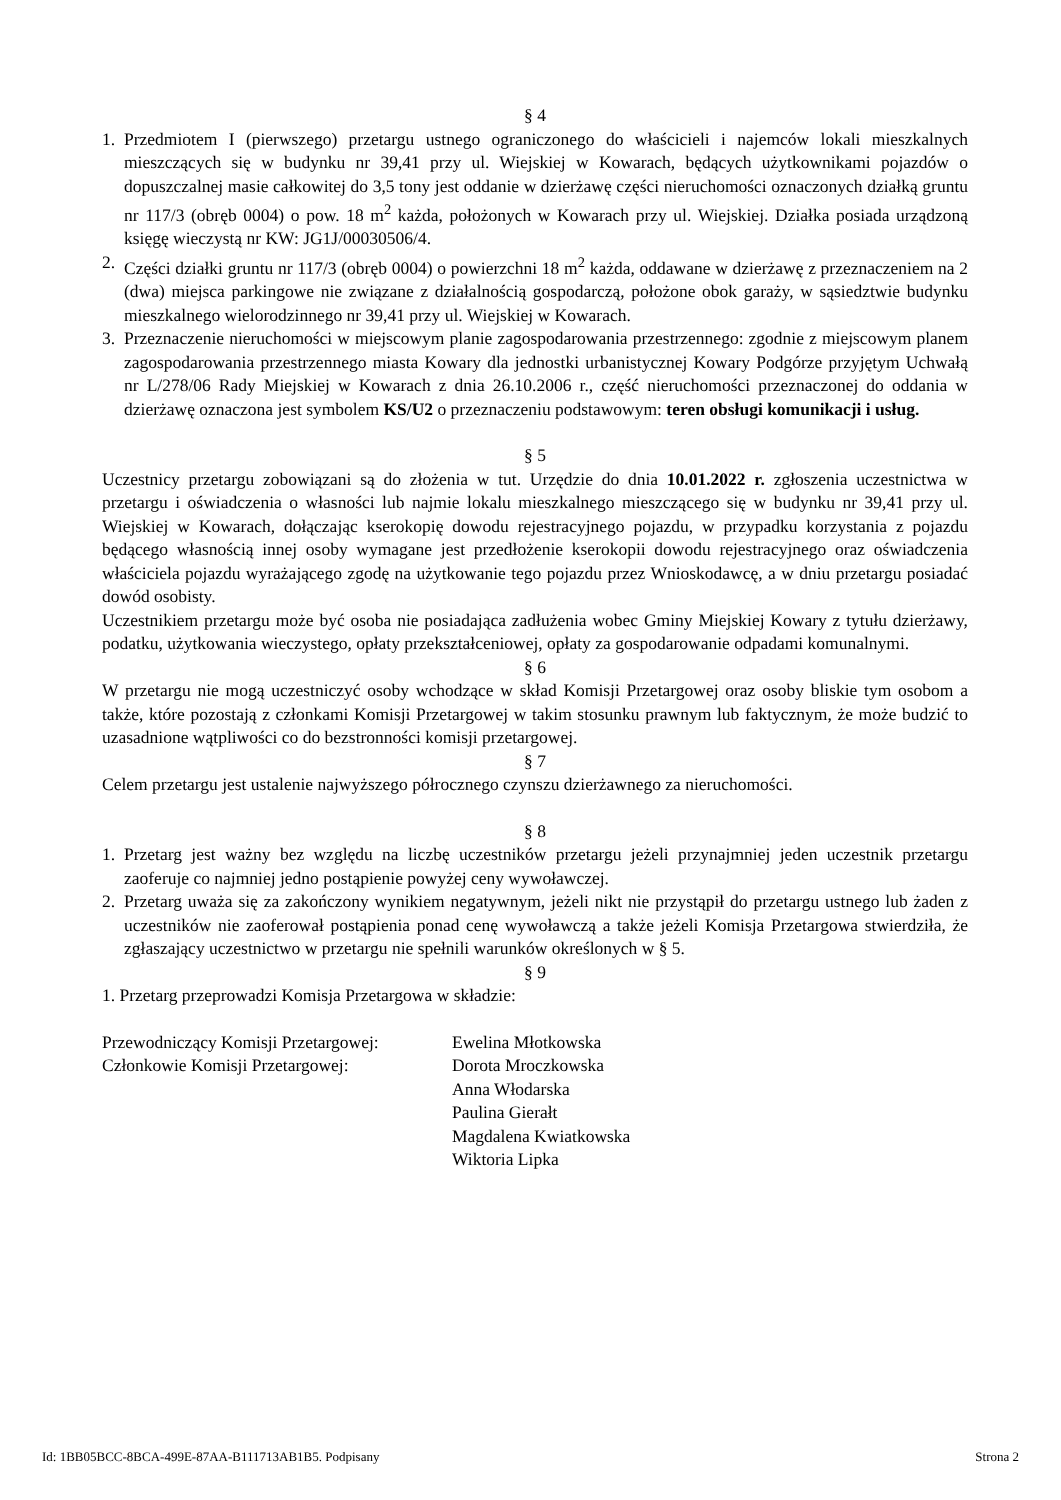§ 4
1. Przedmiotem I (pierwszego) przetargu ustnego ograniczonego do właścicieli i najemców lokali mieszkalnych mieszczących się w budynku nr 39,41 przy ul. Wiejskiej w Kowarach, będących użytkownikami pojazdów o dopuszczalnej masie całkowitej do 3,5 tony jest oddanie w dzierżawę części nieruchomości oznaczonych działką gruntu nr 117/3 (obręb 0004) o pow. 18 m<sup>2</sup> każda, położonych w Kowarach przy ul. Wiejskiej. Działka posiada urządzoną księgę wieczystą nr KW: JG1J/00030506/4.
2. Części działki gruntu nr 117/3 (obręb 0004) o powierzchni 18 m<sup>2</sup> każda, oddawane w dzierżawę z przeznaczeniem na 2 (dwa) miejsca parkingowe nie związane z działalnością gospodarczą, położone obok garaży, w sąsiedztwie budynku mieszkalnego wielorodzinnego nr 39,41 przy ul. Wiejskiej w Kowarach.
3. Przeznaczenie nieruchomości w miejscowym planie zagospodarowania przestrzennego: zgodnie z miejscowym planem zagospodarowania przestrzennego miasta Kowary dla jednostki urbanistycznej Kowary Podgórze przyjętym Uchwałą nr L/278/06 Rady Miejskiej w Kowarach z dnia 26.10.2006 r., część nieruchomości przeznaczonej do oddania w dzierżawę oznaczona jest symbolem KS/U2 o przeznaczeniu podstawowym: teren obsługi komunikacji i usług.
§ 5
Uczestnicy przetargu zobowiązani są do złożenia w tut. Urzędzie do dnia 10.01.2022 r. zgłoszenia uczestnictwa w przetargu i oświadczenia o własności lub najmie lokalu mieszkalnego mieszczącego się w budynku nr 39,41 przy ul. Wiejskiej w Kowarach, dołączając kserokopię dowodu rejestracyjnego pojazdu, w przypadku korzystania z pojazdu będącego własnością innej osoby wymagane jest przedłożenie kserokopii dowodu rejestracyjnego oraz oświadczenia właściciela pojazdu wyrażającego zgodę na użytkowanie tego pojazdu przez Wnioskodawcę, a w dniu przetargu posiadać dowód osobisty.
Uczestnikiem przetargu może być osoba nie posiadająca zadłużenia wobec Gminy Miejskiej Kowary z tytułu dzierżawy, podatku, użytkowania wieczystego, opłaty przekształceniowej, opłaty za gospodarowanie odpadami komunalnymi.
§ 6
W przetargu nie mogą uczestniczyć osoby wchodzące w skład Komisji Przetargowej oraz osoby bliskie tym osobom a także, które pozostają z członkami Komisji Przetargowej w takim stosunku prawnym lub faktycznym, że może budzić to uzasadnione wątpliwości co do bezstronności komisji przetargowej.
§ 7
Celem przetargu jest ustalenie najwyższego półrocznego czynszu dzierżawnego za nieruchomości.
§ 8
1. Przetarg jest ważny bez względu na liczbę uczestników przetargu jeżeli przynajmniej jeden uczestnik przetargu zaoferuje co najmniej jedno postąpienie powyżej ceny wywoławczej.
2. Przetarg uważa się za zakończony wynikiem negatywnym, jeżeli nikt nie przystąpił do przetargu ustnego lub żaden z uczestników nie zaoferował postąpienia ponad cenę wywoławczą a także jeżeli Komisja Przetargowa stwierdziła, że zgłaszający uczestnictwo w przetargu nie spełnili warunków określonych w § 5.
§ 9
1. Przetarg przeprowadzi Komisja Przetargowa w składzie:
Przewodniczący Komisji Przetargowej: Ewelina Młotkowska
Członkowie Komisji Przetargowej: Dorota Mroczkowska
Anna Włodarska
Paulina Gierałt
Magdalena Kwiatkowska
Wiktoria Lipka
Id: 1BB05BCC-8BCA-499E-87AA-B111713AB1B5. Podpisany Strona 2